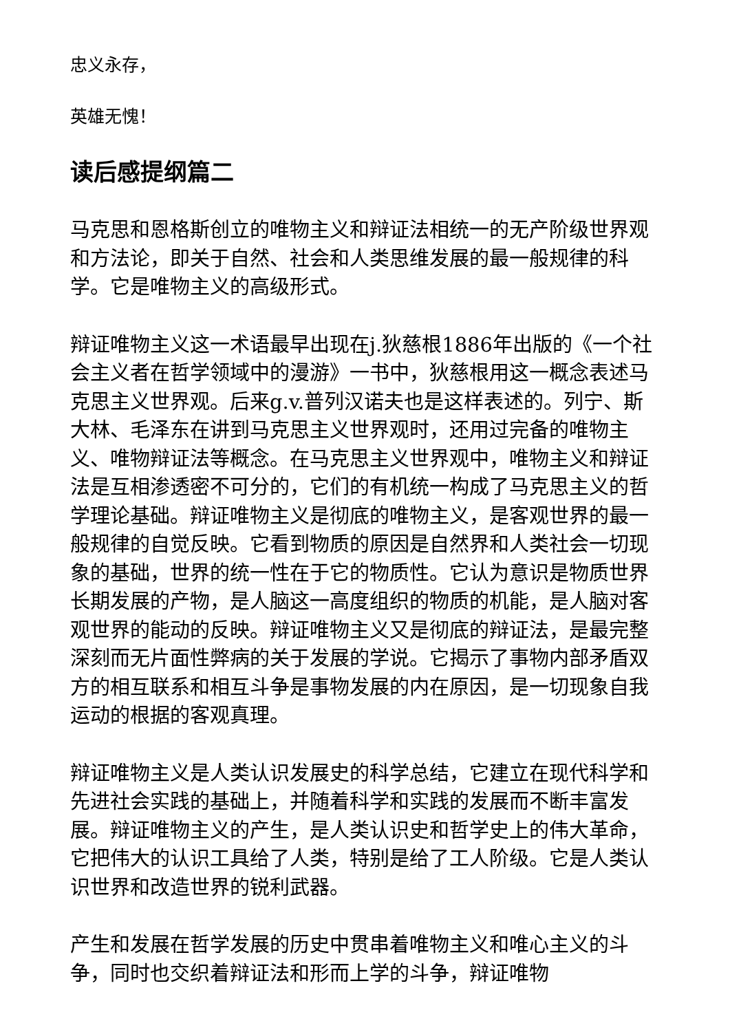忠义永存，
英雄无愧！
读后感提纲篇二
马克思和恩格斯创立的唯物主义和辩证法相统一的无产阶级世界观和方法论，即关于自然、社会和人类思维发展的最一般规律的科学。它是唯物主义的高级形式。
辩证唯物主义这一术语最早出现在j.狄慈根1886年出版的《一个社会主义者在哲学领域中的漫游》一书中，狄慈根用这一概念表述马克思主义世界观。后来g.v.普列汉诺夫也是这样表述的。列宁、斯大林、毛泽东在讲到马克思主义世界观时，还用过完备的唯物主义、唯物辩证法等概念。在马克思主义世界观中，唯物主义和辩证法是互相渗透密不可分的，它们的有机统一构成了马克思主义的哲学理论基础。辩证唯物主义是彻底的唯物主义，是客观世界的最一般规律的自觉反映。它看到物质的原因是自然界和人类社会一切现象的基础，世界的统一性在于它的物质性。它认为意识是物质世界长期发展的产物，是人脑这一高度组织的物质的机能，是人脑对客观世界的能动的反映。辩证唯物主义又是彻底的辩证法，是最完整深刻而无片面性弊病的关于发展的学说。它揭示了事物内部矛盾双方的相互联系和相互斗争是事物发展的内在原因，是一切现象自我运动的根据的客观真理。
辩证唯物主义是人类认识发展史的科学总结，它建立在现代科学和先进社会实践的基础上，并随着科学和实践的发展而不断丰富发展。辩证唯物主义的产生，是人类认识史和哲学史上的伟大革命，它把伟大的认识工具给了人类，特别是给了工人阶级。它是人类认识世界和改造世界的锐利武器。
产生和发展在哲学发展的历史中贯串着唯物主义和唯心主义的斗争，同时也交织着辩证法和形而上学的斗争，辩证唯物